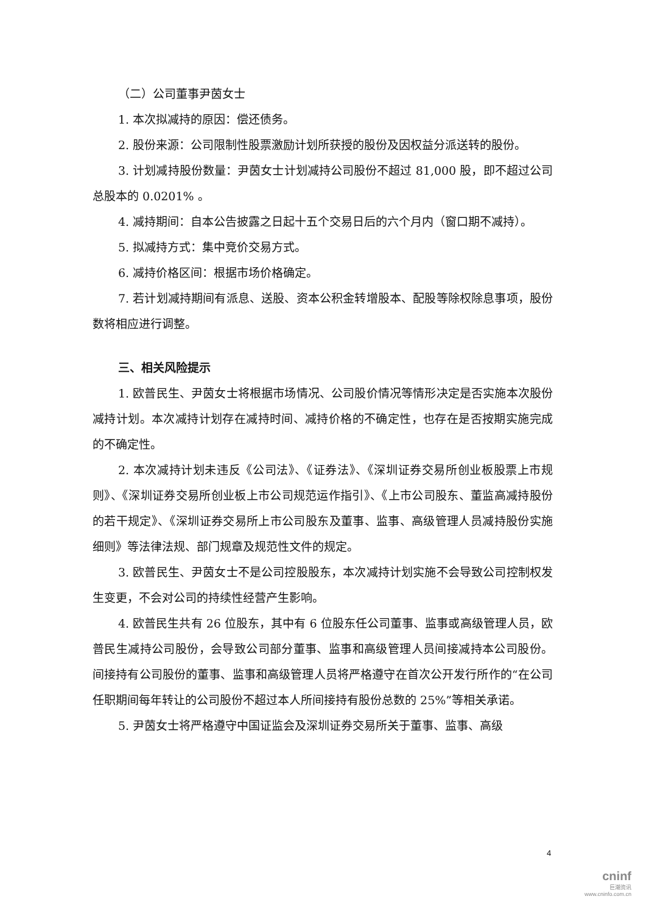（二）公司董事尹茵女士
1. 本次拟减持的原因：偿还债务。
2. 股份来源：公司限制性股票激励计划所获授的股份及因权益分派送转的股份。
3. 计划减持股份数量：尹茵女士计划减持公司股份不超过 81,000 股，即不超过公司总股本的 0.0201% 。
4. 减持期间：自本公告披露之日起十五个交易日后的六个月内（窗口期不减持）。
5. 拟减持方式：集中竞价交易方式。
6. 减持价格区间：根据市场价格确定。
7. 若计划减持期间有派息、送股、资本公积金转增股本、配股等除权除息事项，股份数将相应进行调整。
三、相关风险提示
1. 欧普民生、尹茵女士将根据市场情况、公司股价情况等情形决定是否实施本次股份减持计划。本次减持计划存在减持时间、减持价格的不确定性，也存在是否按期实施完成的不确定性。
2. 本次减持计划未违反《公司法》、《证券法》、《深圳证券交易所创业板股票上市规则》、《深圳证券交易所创业板上市公司规范运作指引》、《上市公司股东、董监高减持股份的若干规定》、《深圳证券交易所上市公司股东及董事、监事、高级管理人员减持股份实施细则》等法律法规、部门规章及规范性文件的规定。
3. 欧普民生、尹茵女士不是公司控股股东，本次减持计划实施不会导致公司控制权发生变更，不会对公司的持续性经营产生影响。
4. 欧普民生共有 26 位股东，其中有 6 位股东任公司董事、监事或高级管理人员，欧普民生减持公司股份，会导致公司部分董事、监事和高级管理人员间接减持本公司股份。间接持有公司股份的董事、监事和高级管理人员将严格遵守在首次公开发行所作的“在公司任职期间每年转让的公司股份不超过本人所间接持有股份总数的 25%”等相关承诺。
5. 尹茵女士将严格遵守中国证监会及深圳证券交易所关于董事、监事、高级
4
cninf
巨潮资讯
www.cninfo.com.cn